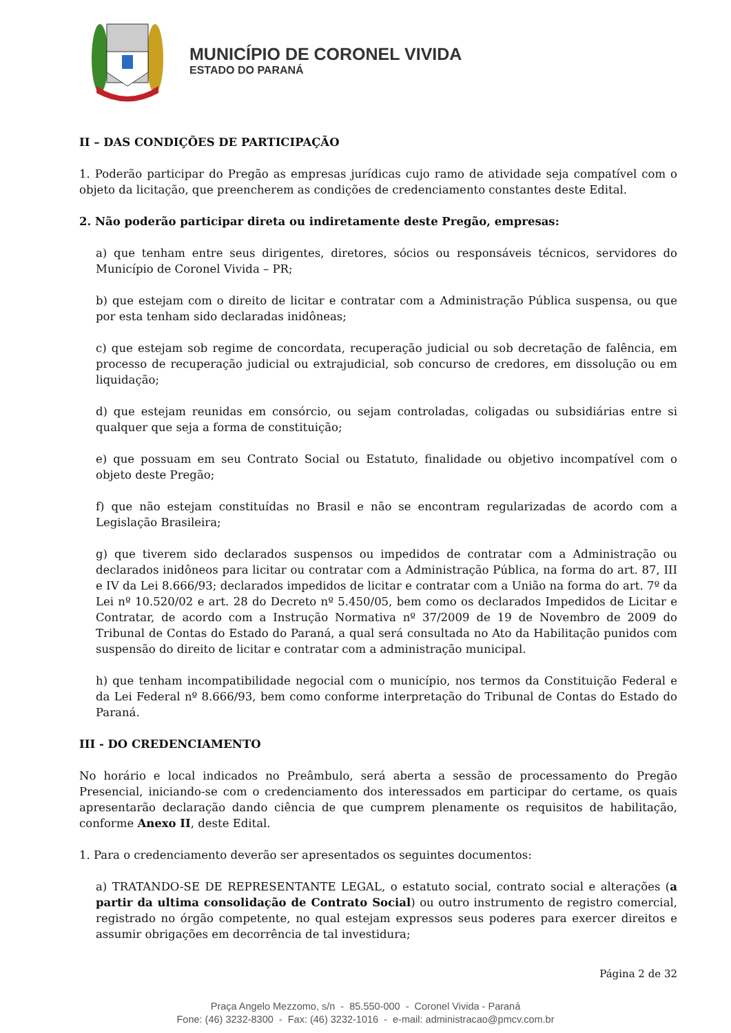MUNICÍPIO DE CORONEL VIVIDA
ESTADO DO PARANÁ
II – DAS CONDIÇÕES DE PARTICIPAÇÃO
1. Poderão participar do Pregão as empresas jurídicas cujo ramo de atividade seja compatível com o objeto da licitação, que preencherem as condições de credenciamento constantes deste Edital.
2. Não poderão participar direta ou indiretamente deste Pregão, empresas:
a) que tenham entre seus dirigentes, diretores, sócios ou responsáveis técnicos, servidores do Município de Coronel Vivida – PR;
b) que estejam com o direito de licitar e contratar com a Administração Pública suspensa, ou que por esta tenham sido declaradas inidôneas;
c) que estejam sob regime de concordata, recuperação judicial ou sob decretação de falência, em processo de recuperação judicial ou extrajudicial, sob concurso de credores, em dissolução ou em liquidação;
d) que estejam reunidas em consórcio, ou sejam controladas, coligadas ou subsidiárias entre si qualquer que seja a forma de constituição;
e) que possuam em seu Contrato Social ou Estatuto, finalidade ou objetivo incompatível com o objeto deste Pregão;
f) que não estejam constituídas no Brasil e não se encontram regularizadas de acordo com a Legislação Brasileira;
g) que tiverem sido declarados suspensos ou impedidos de contratar com a Administração ou declarados inidôneos para licitar ou contratar com a Administração Pública, na forma do art. 87, III e IV da Lei 8.666/93; declarados impedidos de licitar e contratar com a União na forma do art. 7º da Lei nº 10.520/02 e art. 28 do Decreto nº 5.450/05, bem como os declarados Impedidos de Licitar e Contratar, de acordo com a Instrução Normativa nº 37/2009 de 19 de Novembro de 2009 do Tribunal de Contas do Estado do Paraná, a qual será consultada no Ato da Habilitação punidos com suspensão do direito de licitar e contratar com a administração municipal.
h) que tenham incompatibilidade negocial com o município, nos termos da Constituição Federal e da Lei Federal nº 8.666/93, bem como conforme interpretação do Tribunal de Contas do Estado do Paraná.
III - DO CREDENCIAMENTO
No horário e local indicados no Preâmbulo, será aberta a sessão de processamento do Pregão Presencial, iniciando-se com o credenciamento dos interessados em participar do certame, os quais apresentarão declaração dando ciência de que cumprem plenamente os requisitos de habilitação, conforme Anexo II, deste Edital.
1. Para o credenciamento deverão ser apresentados os seguintes documentos:
a) TRATANDO-SE DE REPRESENTANTE LEGAL, o estatuto social, contrato social e alterações (a partir da ultima consolidação de Contrato Social) ou outro instrumento de registro comercial, registrado no órgão competente, no qual estejam expressos seus poderes para exercer direitos e assumir obrigações em decorrência de tal investidura;
Página 2 de 32
Praça Angelo Mezzomo, s/n - 85.550-000 - Coronel Vivida - Paraná
Fone: (46) 3232-8300 - Fax: (46) 3232-1016 - e-mail: administracao@pmcv.com.br